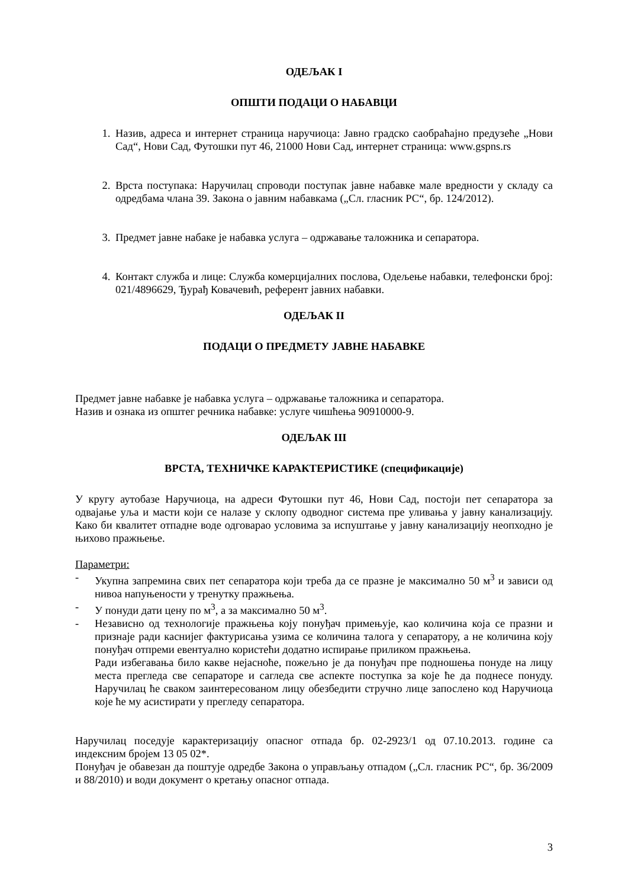ОДЕЉАК I
ОПШТИ ПОДАЦИ О НАБАВЦИ
1. Назив, адреса и интернет страница наручиоца: Јавно градско саобраћајно предузеће „Нови Сад“, Нови Сад, Футошки пут 46, 21000 Нови Сад, интернет страница: www.gspns.rs
2. Врста поступака: Наручилац спроводи поступак јавне набавке мале вредности у складу са одредбама члана 39. Закона о јавним набавкама („Сл. гласник РС“, бр. 124/2012).
3. Предмет јавне набаке је набавка услуга – одржавање таложника и сепаратора.
4. Контакт служба и лице: Служба комерцијалних послова, Одељење набавки, телефонски број: 021/4896629, Ђурађ Ковачевић, референт јавних набавки.
ОДЕЉАК II
ПОДАЦИ О ПРЕДМЕТУ ЈАВНЕ НАБАВКЕ
Предмет јавне набавке је набавка услуга – одржавање таложника и сепаратора.
Назив и ознака из општег речника набавке: услуге чишћења 90910000-9.
ОДЕЉАК III
ВРСТА, ТЕХНИЧКЕ КАРАКТЕРИСТИКЕ (спецификације)
У кругу аутобазе Наручиоца, на адреси Футошки пут 46, Нови Сад, постоји пет сепаратора за одвајање уља и масти који се налазе у склопу одводног система пре уливања у јавну канализацију. Како би квалитет отпадне воде одговарао условима за испуштање у јавну канализацију неопходно је њихово пражњење.
Параметри:
- Укупна запремина свих пет сепаратора који треба да се празне је максимално 50 м<sup>3</sup> и зависи од нивоа напуњености у тренутку пражњења.
- У понуди дати цену по м<sup>3</sup>, а за максимално 50 м<sup>3</sup>.
- Независно од технологије пражњења коју понуђач примењује, као количина која се празни и признаје ради каснијег фактурисања узима се количина талога у сепаратору, а не количина коју понуђач отпреми евентуално користећи додатно испирање приликом пражњења.
Ради избегавања било какве нејасноће, пожељно је да понуђач пре подношења понуде на лицу места прегледа све сепараторе и сагледа све аспекте поступка за које ће да поднесе понуду. Наручилац ће сваком заинтересованом лицу обезбедити стручно лице запослено код Наручиоца које ће му асистирати у прегледу сепаратора.
Наручилац поседује карактеризацију опасног отпада бр. 02-2923/1 од 07.10.2013. године са индексним бројем 13 05 02*.
Понуђач је обавезан да поштује одредбе Закона о управљању отпадом („Сл. гласник РС“, бр. 36/2009 и 88/2010) и води документ о кретању опасног отпада.
3